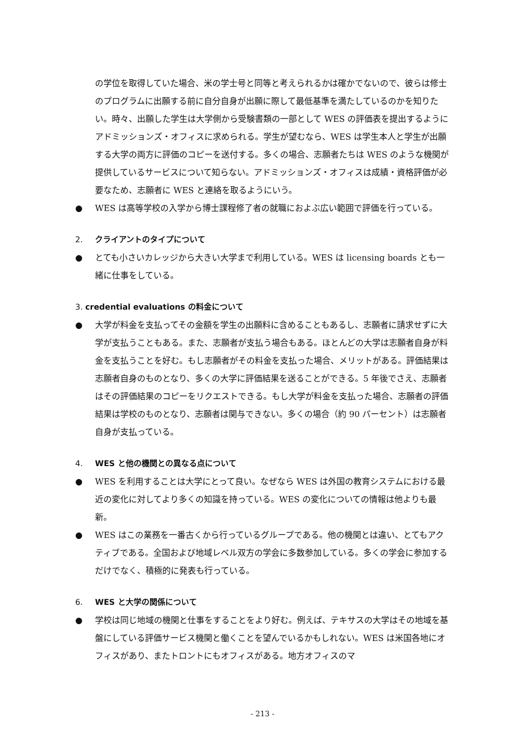の学位を取得していた場合、米の学士号と同等と考えられるかは確かでないので、彼らは修士のプログラムに出願する前に自分自身が出願に際して最低基準を満たしているのかを知りたい。時々、出願した学生は大学側から受験書類の一部として WES の評価表を提出するようにアドミッションズ・オフィスに求められる。学生が望むなら、WES は学生本人と学生が出願する大学の両方に評価のコピーを送付する。多くの場合、志願者たちは WES のような機関が提供しているサービスについて知らない。アドミッションズ・オフィスは成績・資格評価が必要なため、志願者に WES と連絡を取るようにいう。
● WES は高等学校の入学から博士課程修了者の就職におよぶ広い範囲で評価を行っている。
2. クライアントのタイプについて
● とても小さいカレッジから大きい大学まで利用している。WES は licensing boards とも一緒に仕事をしている。
3. credential evaluations の料金について
● 大学が料金を支払ってその金額を学生の出願料に含めることもあるし、志願者に請求せずに大学が支払うこともある。また、志願者が支払う場合もある。ほとんどの大学は志願者自身が料金を支払うことを好む。もし志願者がその料金を支払った場合、メリットがある。評価結果は志願者自身のものとなり、多くの大学に評価結果を送ることができる。5 年後でさえ、志願者はその評価結果のコピーをリクエストできる。もし大学が料金を支払った場合、志願者の評価結果は学校のものとなり、志願者は関与できない。多くの場合（約 90 パーセント）は志願者自身が支払っている。
4. WES と他の機関との異なる点について
● WES を利用することは大学にとって良い。なぜなら WES は外国の教育システムにおける最近の変化に対してより多くの知識を持っている。WES の変化についての情報は他よりも最新。
● WES はこの業務を一番古くから行っているグループである。他の機関とは違い、とてもアクティブである。全国および地域レベル双方の学会に多数参加している。多くの学会に参加するだけでなく、積極的に発表も行っている。
6. WES と大学の関係について
● 学校は同じ地域の機関と仕事をすることをより好む。例えば、テキサスの大学はその地域を基盤にしている評価サービス機関と働くことを望んでいるかもしれない。WES は米国各地にオフィスがあり、またトロントにもオフィスがある。地方オフィスのマ
- 213 -